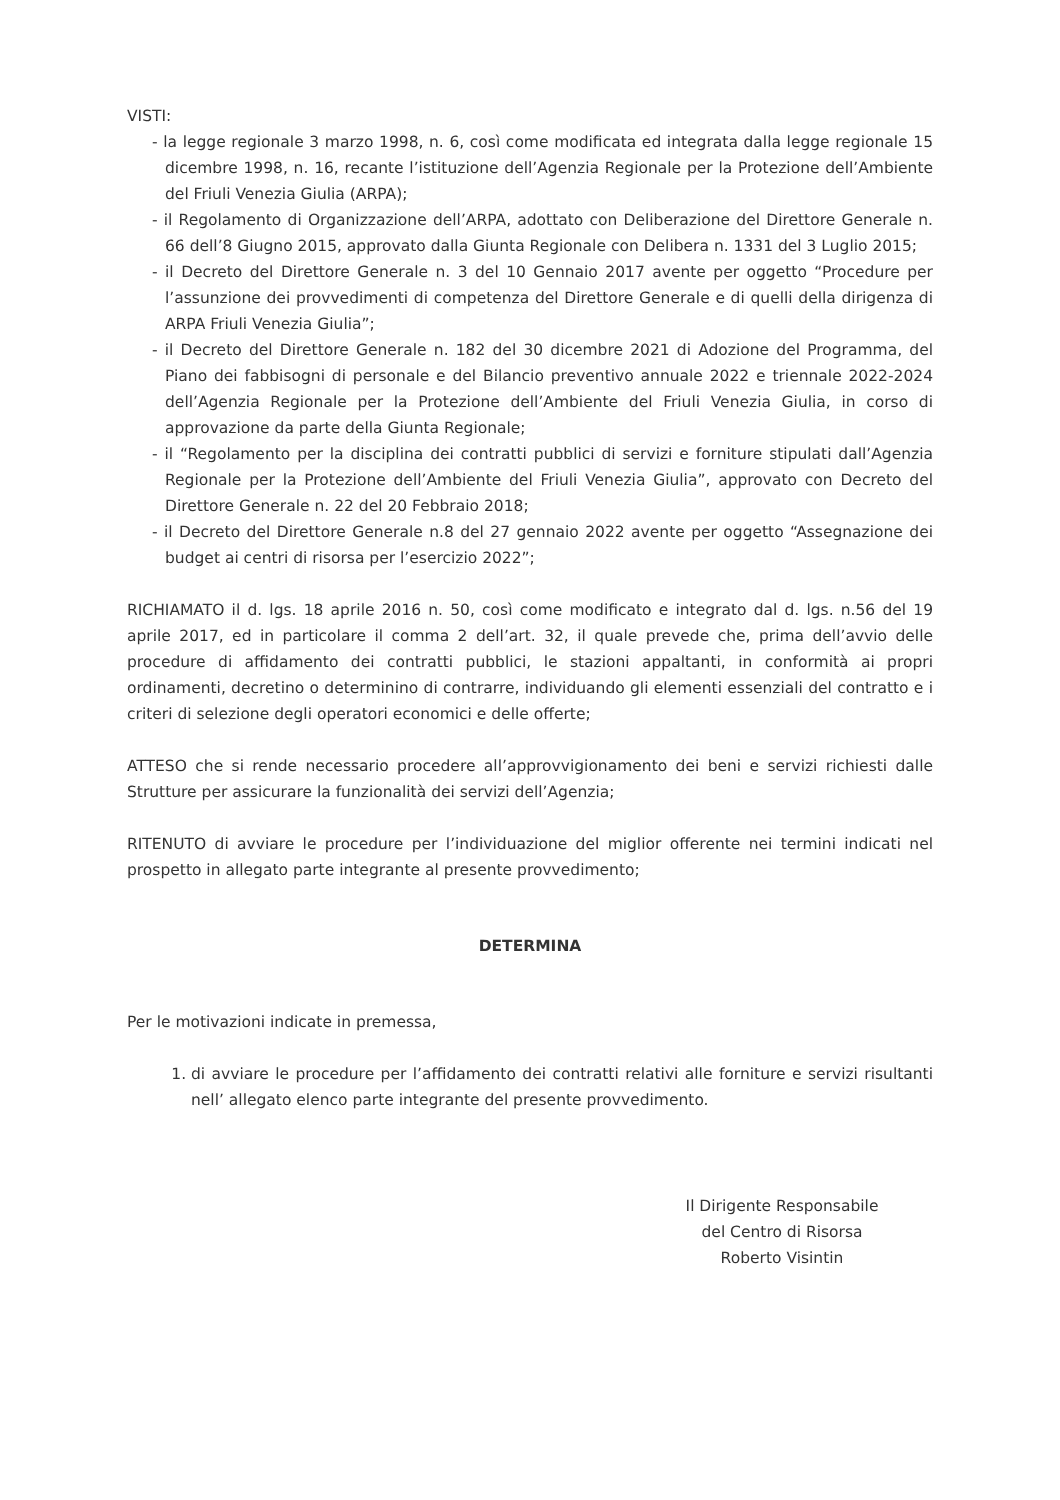VISTI:
- la legge regionale 3 marzo 1998, n. 6, così come modificata ed integrata dalla legge regionale 15 dicembre 1998, n. 16, recante l’istituzione dell’Agenzia Regionale per la Protezione dell’Ambiente del Friuli Venezia Giulia (ARPA);
- il Regolamento di Organizzazione dell’ARPA, adottato con Deliberazione del Direttore Generale n. 66 dell’8 Giugno 2015, approvato dalla Giunta Regionale con Delibera n. 1331 del 3 Luglio 2015;
- il Decreto del Direttore Generale n. 3 del 10 Gennaio 2017 avente per oggetto “Procedure per l’assunzione dei provvedimenti di competenza del Direttore Generale e di quelli della dirigenza di ARPA Friuli Venezia Giulia”;
- il Decreto del Direttore Generale n. 182 del 30 dicembre 2021 di Adozione del Programma, del Piano dei fabbisogni di personale e del Bilancio preventivo annuale 2022 e triennale 2022-2024 dell’Agenzia Regionale per la Protezione dell’Ambiente del Friuli Venezia Giulia, in corso di approvazione da parte della Giunta Regionale;
- il “Regolamento per la disciplina dei contratti pubblici di servizi e forniture stipulati dall’Agenzia Regionale per la Protezione dell’Ambiente del Friuli Venezia Giulia”, approvato con Decreto del Direttore Generale n. 22 del 20 Febbraio 2018;
- il Decreto del Direttore Generale n.8 del 27 gennaio 2022 avente per oggetto “Assegnazione dei budget ai centri di risorsa per l’esercizio 2022”;
RICHIAMATO il d. lgs. 18 aprile 2016 n. 50, così come modificato e integrato dal d. lgs. n.56 del 19 aprile 2017, ed in particolare il comma 2 dell’art. 32, il quale prevede che, prima dell’avvio delle procedure di affidamento dei contratti pubblici, le stazioni appaltanti, in conformità ai propri ordinamenti, decretino o determinino di contrarre, individuando gli elementi essenziali del contratto e i criteri di selezione degli operatori economici e delle offerte;
ATTESO che si rende necessario procedere all’approvvigionamento dei beni e servizi richiesti dalle Strutture per assicurare la funzionalità dei servizi dell’Agenzia;
RITENUTO di avviare le procedure per l’individuazione del miglior offerente nei termini indicati nel prospetto in allegato parte integrante al presente provvedimento;
DETERMINA
Per le motivazioni indicate in premessa,
1. di avviare le procedure per l’affidamento dei contratti relativi alle forniture e servizi risultanti nell’ allegato elenco parte integrante del presente provvedimento.
Il Dirigente Responsabile
del Centro di Risorsa
Roberto Visintin